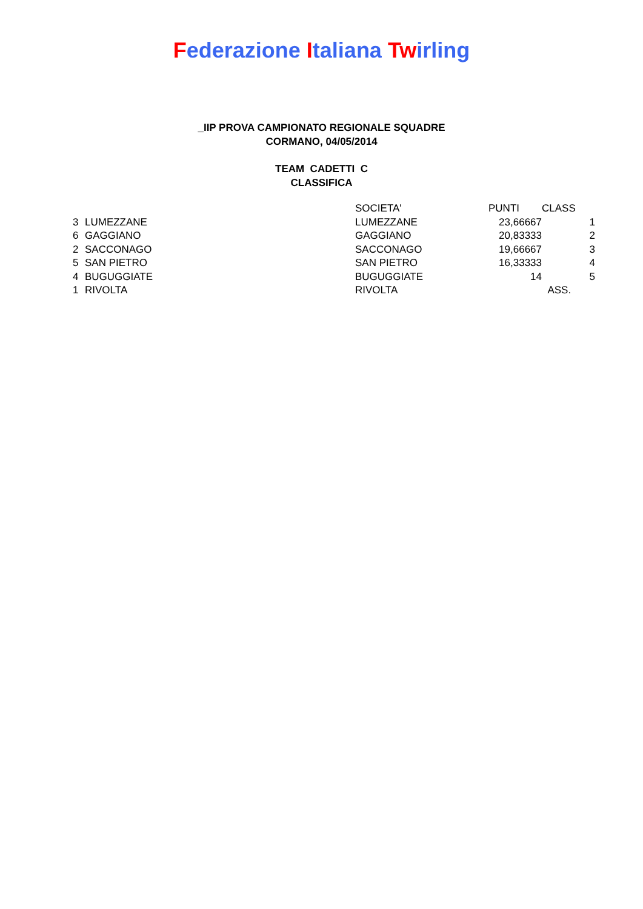Federazione Italiana Twirling
_IIP PROVA CAMPIONATO REGIONALE SQUADRE
CORMANO, 04/05/2014
TEAM CADETTI C
CLASSIFICA
| | | SOCIETA' | PUNTI | | CLASS |
| --- | --- | --- | --- | --- | --- |
| 3 | LUMEZZANE | LUMEZZANE | 23,66667 | | 1 |
| 6 | GAGGIANO | GAGGIANO | 20,83333 | | 2 |
| 2 | SACCONAGO | SACCONAGO | 19,66667 | | 3 |
| 5 | SAN PIETRO | SAN PIETRO | 16,33333 | | 4 |
| 4 | BUGUGGIATE | BUGUGGIATE | 14 | | 5 |
| 1 | RIVOLTA | RIVOLTA | | | ASS. |